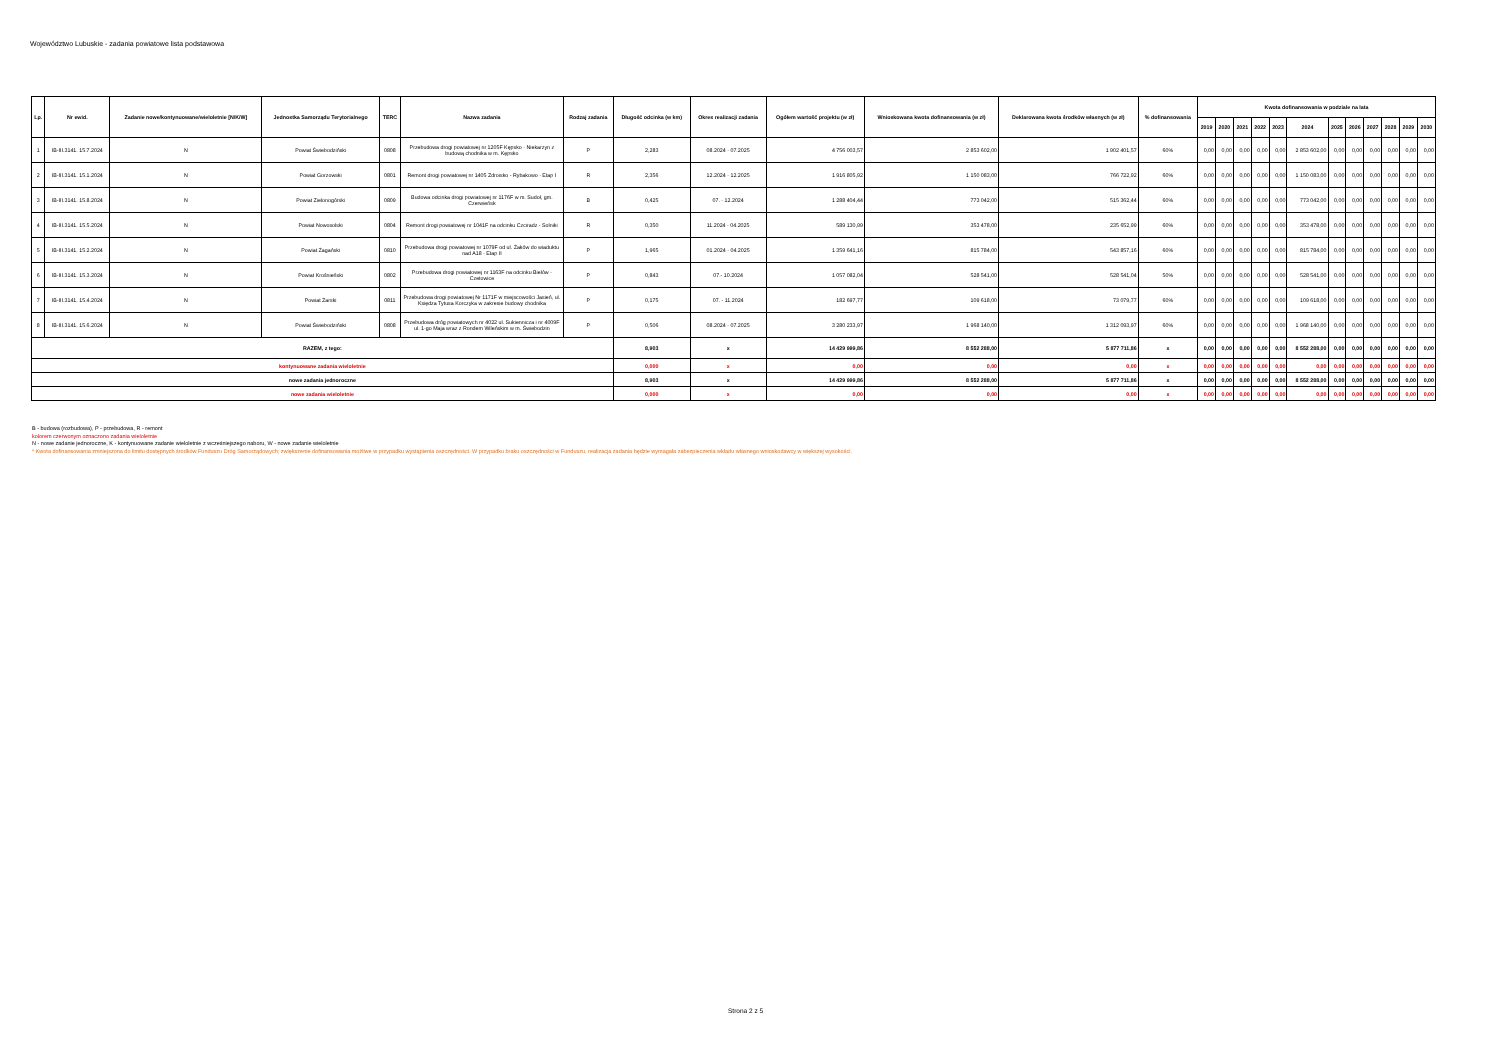Województwo Lubuskie - zadania powiatowe lista podstawowa
| Lp. | Nr ewid. | Zadanie nowe/kontynuowane/wieloletnie [N/K/W] | Jednostka Samorządu Terytorialnego | TERC | Nazwa zadania | Rodzaj zadania | Długość odcinka (w km) | Okres realizacji zadania | Ogółem wartość projektu (w zł) | Wnioskowana kwota dofinansowania (w zł) | Deklarowana kwota środków własnych (w zł) | % dofinansowania | Kwota dofinansowania w podziale na lata | | | | | | | | | | | |
| --- | --- | --- | --- | --- | --- | --- | --- | --- | --- | --- | --- | --- | --- | --- | --- | --- | --- | --- | --- | --- | --- | --- | --- | --- |
| | | | | | | | | | | | | | 2019 | 2020 | 2021 | 2022 | 2023 | 2024 | 2025 | 2026 | 2027 | 2028 | 2029 | 2030 |
| 1 | IB-III.3141. 15.7.2024 | N | Powiat Świebodziński | 0808 | Przebudowa drogi powiatowej nr 1205F Kępsko - Niekarzyn z budową chodnika w m. Kępsko | P | 2,283 | 08.2024 - 07.2025 | 4 756 003,57 | 2 853 602,00 | 1 902 401,57 | 60% | 0,00 | 0,00 | 0,00 | 0,00 | 0,00 | 2 853 602,00 | 0,00 | 0,00 | 0,00 | 0,00 | 0,00 | 0,00 |
| 2 | IB-III.3141. 15.1.2024 | N | Powiat Gorzowski | 0801 | Remont drogi powiatowej nr 1405 Zdroisko - Rybakowo - Etap I | R | 2,356 | 12.2024 - 12.2025 | 1 916 805,92 | 1 150 083,00 | 766 722,92 | 60% | 0,00 | 0,00 | 0,00 | 0,00 | 0,00 | 1 150 083,00 | 0,00 | 0,00 | 0,00 | 0,00 | 0,00 | 0,00 |
| 3 | IB-III.3141. 15.8.2024 | N | Powiat Zielonogórski | 0809 | Budowa odcinka drogi powiatowej nr 1176F w m. Sudoł, gm. Czerwieńsk | B | 0,425 | 07. - 12.2024 | 1 288 404,44 | 773 042,00 | 515 362,44 | 60% | 0,00 | 0,00 | 0,00 | 0,00 | 0,00 | 773 042,00 | 0,00 | 0,00 | 0,00 | 0,00 | 0,00 | 0,00 |
| 4 | IB-III.3141. 15.5.2024 | N | Powiat Nowosolski | 0804 | Remont drogi powiatowej nr 1041F na odcinku Czciradz - Solniki | R | 0,350 | 11.2024 - 04.2025 | 589 130,99 | 353 478,00 | 235 652,99 | 60% | 0,00 | 0,00 | 0,00 | 0,00 | 0,00 | 353 478,00 | 0,00 | 0,00 | 0,00 | 0,00 | 0,00 | 0,00 |
| 5 | IB-III.3141. 15.2.2024 | N | Powiat Żagański | 0810 | Przebudowa drogi powiatowej nr 1079F od ul. Żaków do wiaduktu nad A18 - Etap II | P | 1,965 | 01.2024 - 04.2025 | 1 359 641,16 | 815 784,00 | 543 857,16 | 60% | 0,00 | 0,00 | 0,00 | 0,00 | 0,00 | 815 784,00 | 0,00 | 0,00 | 0,00 | 0,00 | 0,00 | 0,00 |
| 6 | IB-III.3141. 15.3.2024 | N | Powiat Krośnieński | 0802 | Przebudowa drogi powiatowej nr 1163F na odcinku Bielów - Czetowice | P | 0,843 | 07.- 10.2024 | 1 057 082,04 | 528 541,00 | 528 541,04 | 50% | 0,00 | 0,00 | 0,00 | 0,00 | 0,00 | 528 541,00 | 0,00 | 0,00 | 0,00 | 0,00 | 0,00 | 0,00 |
| 7 | IB-III.3141. 15.4.2024 | N | Powiat Żarski | 0811 | Przebudowa drogi powiatowej Nr 1171F w miejscowości Jasień, ul. Księdza Tytusa Korczyka w zakresie budowy chodnika | P | 0,175 | 07. - 11.2024 | 182 697,77 | 109 618,00 | 73 079,77 | 60% | 0,00 | 0,00 | 0,00 | 0,00 | 0,00 | 109 618,00 | 0,00 | 0,00 | 0,00 | 0,00 | 0,00 | 0,00 |
| 8 | IB-III.3141. 15.6.2024 | N | Powiat Świebodziński | 0808 | Przebudowa dróg powiatowych nr 4022 ul. Sukiennicza i nr 4009F ul. 1-go Maja wraz z Rondem Wileńskim w m. Świebodzin | P | 0,506 | 08.2024 - 07.2025 | 3 280 233,97 | 1 968 140,00 | 1 312 093,97 | 60% | 0,00 | 0,00 | 0,00 | 0,00 | 0,00 | 1 968 140,00 | 0,00 | 0,00 | 0,00 | 0,00 | 0,00 | 0,00 |
| RAZEM, z tego: | | | | | | | 8,903 | x | 14 429 999,86 | 8 552 288,00 | 5 877 711,86 | x | 0,00 | 0,00 | 0,00 | 0,00 | 0,00 | 8 552 288,00 | 0,00 | 0,00 | 0,00 | 0,00 | 0,00 | 0,00 |
| kontynuowane zadania wieloletnie | | | | | | | 0,000 | x | 0,00 | 0,00 | 0,00 | x | 0,00 | 0,00 | 0,00 | 0,00 | 0,00 | 0,00 | 0,00 | 0,00 | 0,00 | 0,00 | 0,00 | 0,00 |
| nowe zadania jednoroczne | | | | | | | 8,903 | x | 14 429 999,86 | 8 552 288,00 | 5 877 711,86 | x | 0,00 | 0,00 | 0,00 | 0,00 | 0,00 | 8 552 288,00 | 0,00 | 0,00 | 0,00 | 0,00 | 0,00 | 0,00 |
| nowe zadania wieloletnie | | | | | | | 0,000 | x | 0,00 | 0,00 | 0,00 | x | 0,00 | 0,00 | 0,00 | 0,00 | 0,00 | 0,00 | 0,00 | 0,00 | 0,00 | 0,00 | 0,00 | 0,00 |
B - budowa (rozbudowa), P - przebudowa, R - remont
kolorem czerwonym oznaczono zadania wieloletnie
N - nowe zadanie jednoroczne, K - kontynuowane zadanie wieloletnie z wcześniejszego naboru, W - nowe zadanie wieloletnie
* Kwota dofinansowania zmniejszona do limitu dostępnych środków Funduszu Dróg Samorządowych; zwiększenie dofinansowania możliwe w przypadku wystąpienia oszczędności. W przypadku braku oszczędności w Funduszu, realizacja zadania będzie wymagała zabezpieczenia wkładu własnego wnioskodawcy w większej wysokości.
Strona 2 z 5